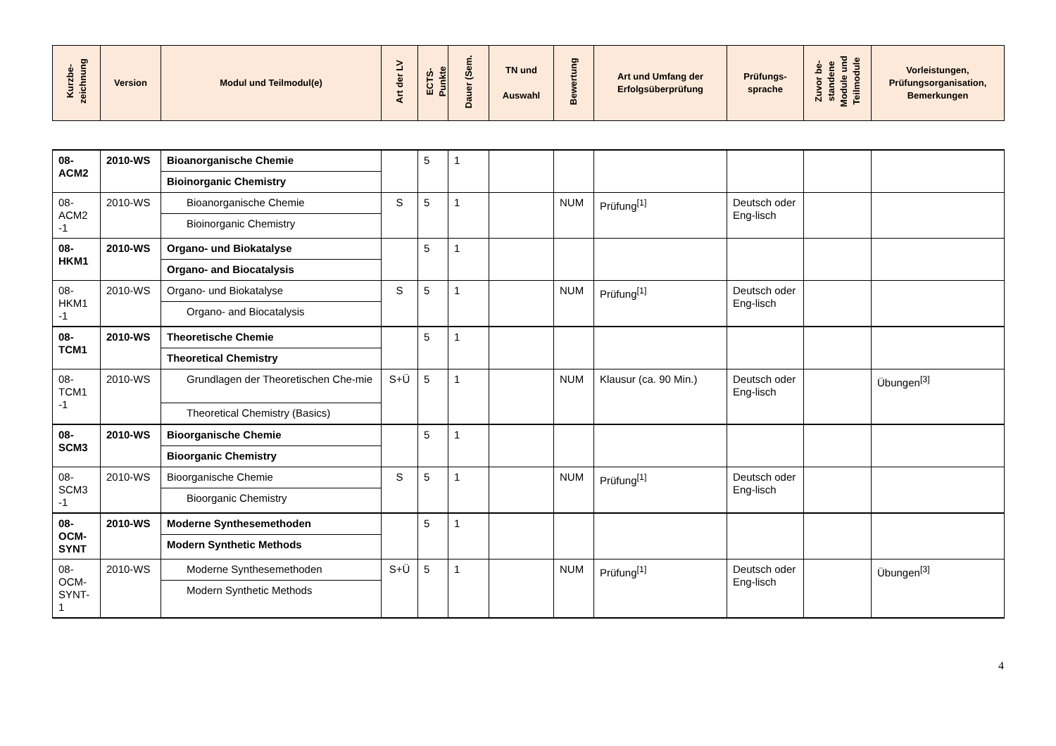| Kurzbe- zeichnung | Version | Modul und Teilmodul(e) | Art der LV | ECTS- Punkte | Dauer (Sem. | TN und Auswahl | Bewertung | Art und Umfang der Erfolgsüberprüfung | Prüfungs- sprache | Zuvor be- standene Module und Teilmodule | Vorleistungen, Prüfungsorganisation, Bemerkungen |
| --- | --- | --- | --- | --- | --- | --- | --- | --- | --- | --- | --- |
| 08- ACM2 | 2010-WS | Bioanorganische Chemie Bioinorganic Chemistry | | 5 | 1 | | | | | | |
| 08- ACM2 -1 | 2010-WS | Bioanorganische Chemie Bioinorganic Chemistry | S | 5 | 1 | | NUM | Prüfung<sup>[1]</sup> | Deutsch oder Eng-lisch | | |
| 08- HKM1 | 2010-WS | Organo- und Biokatalyse Organo- and Biocatalysis | | 5 | 1 | | | | | | |
| 08- HKM1 -1 | 2010-WS | Organo- und Biokatalyse Organo- and Biocatalysis | S | 5 | 1 | | NUM | Prüfung<sup>[1]</sup> | Deutsch oder Eng-lisch | | |
| 08- TCM1 | 2010-WS | Theoretische Chemie Theoretical Chemistry | | 5 | 1 | | | | | | |
| 08- TCM1 -1 | 2010-WS | Grundlagen der Theoretischen Che-mie Theoretical Chemistry (Basics) | S+Ü | 5 | 1 | | NUM | Klausur (ca. 90 Min.) | Deutsch oder Eng-lisch | | Übungen<sup>[3]</sup> |
| 08- SCM3 | 2010-WS | Bioorganische Chemie Bioorganic Chemistry | | 5 | 1 | | | | | | |
| 08- SCM3 -1 | 2010-WS | Bioorganische Chemie Bioorganic Chemistry | S | 5 | 1 | | NUM | Prüfung<sup>[1]</sup> | Deutsch oder Eng-lisch | | |
| 08- OCM- SYNT | 2010-WS | Moderne Synthesemethoden Modern Synthetic Methods | | 5 | 1 | | | | | | |
| 08- OCM- SYNT- 1 | 2010-WS | Moderne Synthesemethoden Modern Synthetic Methods | S+Ü | 5 | 1 | | NUM | Prüfung<sup>[1]</sup> | Deutsch oder Eng-lisch | | Übungen<sup>[3]</sup> |
4